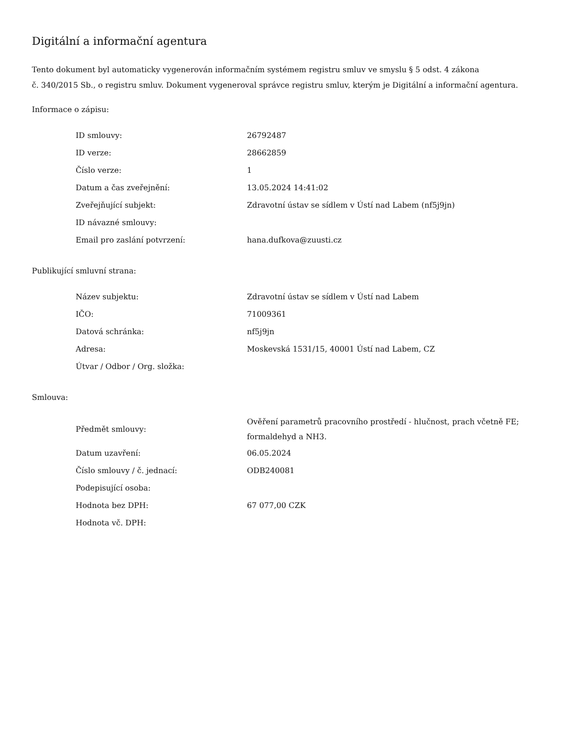Digitální a informační agentura
Tento dokument byl automaticky vygenerován informačním systémem registru smluv ve smyslu § 5 odst. 4 zákona
č. 340/2015 Sb., o registru smluv. Dokument vygeneroval správce registru smluv, kterým je Digitální a informační agentura.
Informace o zápisu:
| ID smlouvy: | 26792487 |
| ID verze: | 28662859 |
| Číslo verze: | 1 |
| Datum a čas zveřejnění: | 13.05.2024 14:41:02 |
| Zveřejňující subjekt: | Zdravotní ústav se sídlem v Ústí nad Labem (nf5j9jn) |
| ID návazné smlouvy: | |
| Email pro zaslání potvrzení: | hana.dufkova@zuusti.cz |
Publikující smluvní strana:
| Název subjektu: | Zdravotní ústav se sídlem v Ústí nad Labem |
| IČO: | 71009361 |
| Datová schránka: | nf5j9jn |
| Adresa: | Moskevská 1531/15, 40001 Ústí nad Labem, CZ |
| Útvar / Odbor / Org. složka: | |
Smlouva:
| Předmět smlouvy: | Ověření parametrů pracovního prostředí - hlučnost, prach včetně FE; formaldehyd a NH3. |
| Datum uzavření: | 06.05.2024 |
| Číslo smlouvy / č. jednací: | ODB240081 |
| Podepisující osoba: | |
| Hodnota bez DPH: | 67 077,00 CZK |
| Hodnota vč. DPH: | |